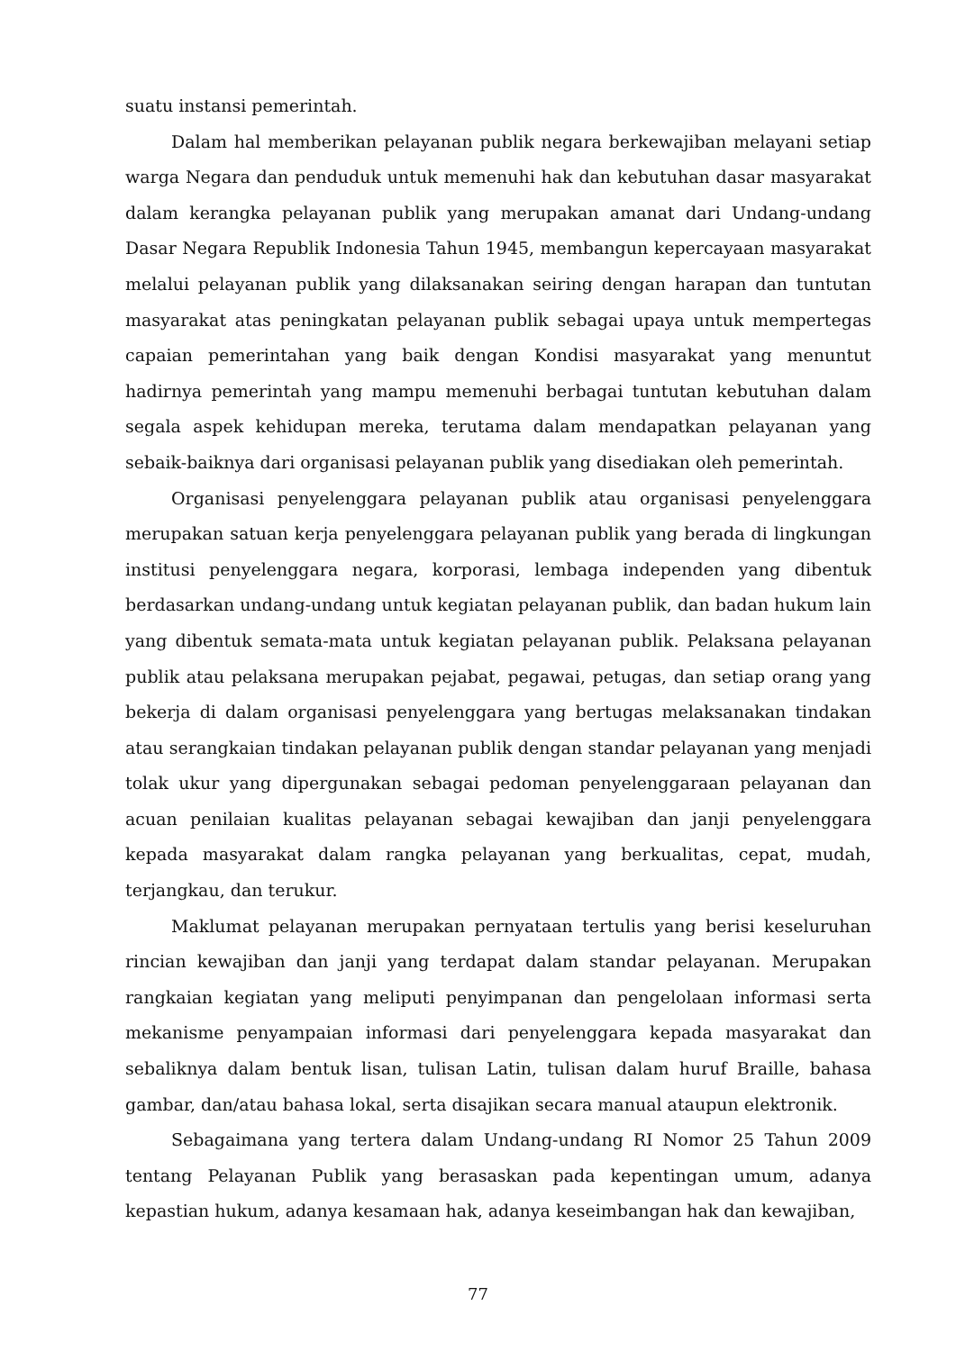suatu instansi pemerintah.
Dalam hal memberikan pelayanan publik negara berkewajiban melayani setiap warga Negara dan penduduk untuk memenuhi hak dan kebutuhan dasar masyarakat dalam kerangka pelayanan publik yang merupakan amanat dari Undang-undang Dasar Negara Republik Indonesia Tahun 1945, membangun kepercayaan masyarakat melalui pelayanan publik yang dilaksanakan seiring dengan harapan dan tuntutan masyarakat atas peningkatan pelayanan publik sebagai upaya untuk mempertegas capaian pemerintahan yang baik dengan Kondisi masyarakat yang menuntut hadirnya pemerintah yang mampu memenuhi berbagai tuntutan kebutuhan dalam segala aspek kehidupan mereka, terutama dalam mendapatkan pelayanan yang sebaik-baiknya dari organisasi pelayanan publik yang disediakan oleh pemerintah.
Organisasi penyelenggara pelayanan publik atau organisasi penyelenggara merupakan satuan kerja penyelenggara pelayanan publik yang berada di lingkungan institusi penyelenggara negara, korporasi, lembaga independen yang dibentuk berdasarkan undang-undang untuk kegiatan pelayanan publik, dan badan hukum lain yang dibentuk semata-mata untuk kegiatan pelayanan publik. Pelaksana pelayanan publik atau pelaksana merupakan pejabat, pegawai, petugas, dan setiap orang yang bekerja di dalam organisasi penyelenggara yang bertugas melaksanakan tindakan atau serangkaian tindakan pelayanan publik dengan standar pelayanan yang menjadi tolak ukur yang dipergunakan sebagai pedoman penyelenggaraan pelayanan dan acuan penilaian kualitas pelayanan sebagai kewajiban dan janji penyelenggara kepada masyarakat dalam rangka pelayanan yang berkualitas, cepat, mudah, terjangkau, dan terukur.
Maklumat pelayanan merupakan pernyataan tertulis yang berisi keseluruhan rincian kewajiban dan janji yang terdapat dalam standar pelayanan. Merupakan rangkaian kegiatan yang meliputi penyimpanan dan pengelolaan informasi serta mekanisme penyampaian informasi dari penyelenggara kepada masyarakat dan sebaliknya dalam bentuk lisan, tulisan Latin, tulisan dalam huruf Braille, bahasa gambar, dan/atau bahasa lokal, serta disajikan secara manual ataupun elektronik.
Sebagaimana yang tertera dalam Undang-undang RI Nomor 25 Tahun 2009 tentang Pelayanan Publik yang berasaskan pada kepentingan umum, adanya kepastian hukum, adanya kesamaan hak, adanya keseimbangan hak dan kewajiban,
77